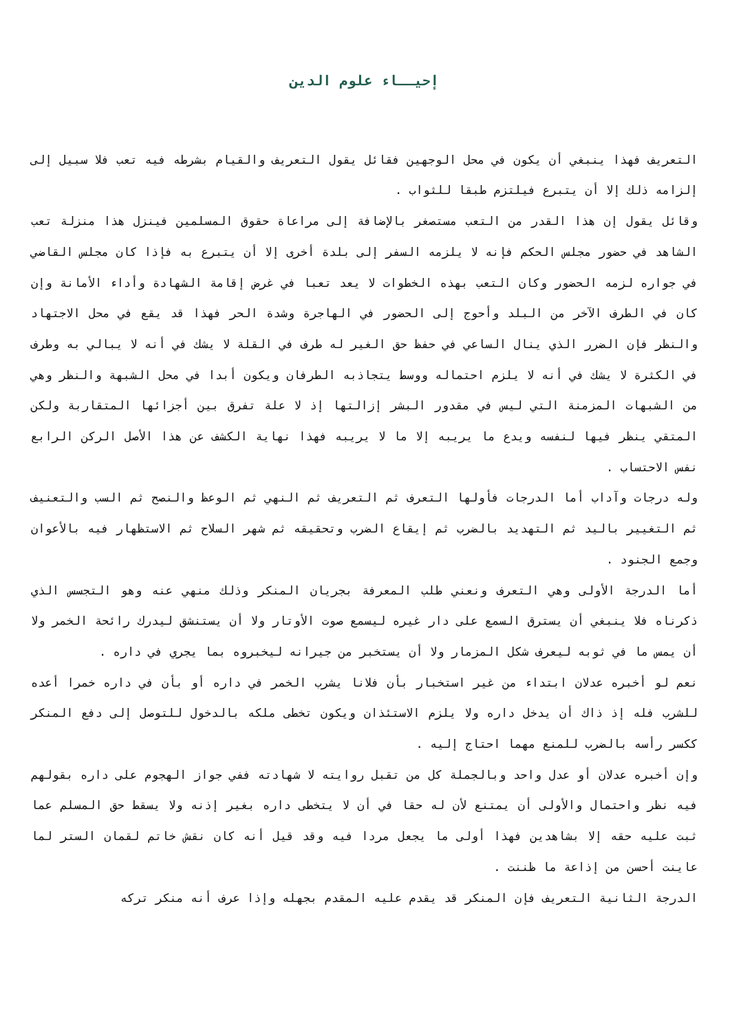إحيــاء علوم الدين
التعريف فهذا ينبغي أن يكون في محل الوجهين فقائل يقول التعريف والقيام بشرطه فيه تعب فلا سبيل إلى إلزامه ذلك إلا أن يتبرع فيلتزم طبقا للثواب .
وقائل يقول إن هذا القدر من التعب مستصغر بالإضافة إلى مراعاة حقوق المسلمين فينزل هذا منزلة تعب الشاهد في حضور مجلس الحكم فإنه لا يلزمه السفر إلى بلدة أخرى إلا أن يتبرع به فإذا كان مجلس القاضي في جواره لزمه الحضور وكان التعب بهذه الخطوات لا يعد تعبا في غرض إقامة الشهادة وأداء الأمانة وإن كان في الطرف الآخر من البلد وأحوج إلى الحضور في الهاجرة وشدة الحر فهذا قد يقع في محل الاجتهاد والنظر فإن الضرر الذي ينال الساعي في حفظ حق الغير له طرف في القلة لا يشك في أنه لا يبالي به وطرف في الكثرة لا يشك في أنه لا يلزم احتماله ووسط يتجاذبه الطرفان ويكون أبدا في محل الشبهة والنظر وهي من الشبهات المزمنة التي ليس في مقدور البشر إزالتها إذ لا علة تفرق بين أجزائها المتقاربة ولكن المتقي ينظر فيها لنفسه ويدع ما يريبه إلا ما لا يريبه فهذا نهاية الكشف عن هذا الأصل الركن الرابع نفس الاحتساب .
وله درجات وآداب أما الدرجات فأولها التعرف ثم التعريف ثم النهي ثم الوعظ والنصح ثم السب والتعنيف ثم التغيير باليد ثم التهديد بالضرب ثم إيقاع الضرب وتحقيقه ثم شهر السلاح ثم الاستظهار فيه بالأعوان وجمع الجنود .
أما الدرجة الأولى وهي التعرف ونعني طلب المعرفة بجريان المنكر وذلك منهي عنه وهو التجسس الذي ذكرناه فلا ينبغي أن يسترق السمع على دار غيره ليسمع صوت الأوتار ولا أن يستنشق ليدرك رائحة الخمر ولا أن يمس ما في ثوبه ليعرف شكل المزمار ولا أن يستخبر من جيرانه ليخبروه بما يجري في داره .
نعم لو أخبره عدلان ابتداء من غير استخبار بأن فلانا يشرب الخمر في داره أو بأن في داره خمرا أعده للشرب فله إذ ذاك أن يدخل داره ولا يلزم الاستئذان ويكون تخطى ملكه بالدخول للتوصل إلى دفع المنكر ككسر رأسه بالضرب للمنع مهما احتاج إليه .
وإن أخبره عدلان أو عدل واحد وبالجملة كل من تقبل روايته لا شهادته ففي جواز الهجوم على داره بقولهم فيه نظر واحتمال والأولى أن يمتنع لأن له حقا في أن لا يتخطى داره بغير إذنه ولا يسقط حق المسلم عما ثبت عليه حقه إلا بشاهدين فهذا أولى ما يجعل مردا فيه وقد قيل أنه كان نقش خاتم لقمان الستر لما عاينت أحسن من إذاعة ما ظننت .
الدرجة الثانية التعريف فإن المنكر قد يقدم عليه المقدم بجهله وإذا عرف أنه منكر تركه